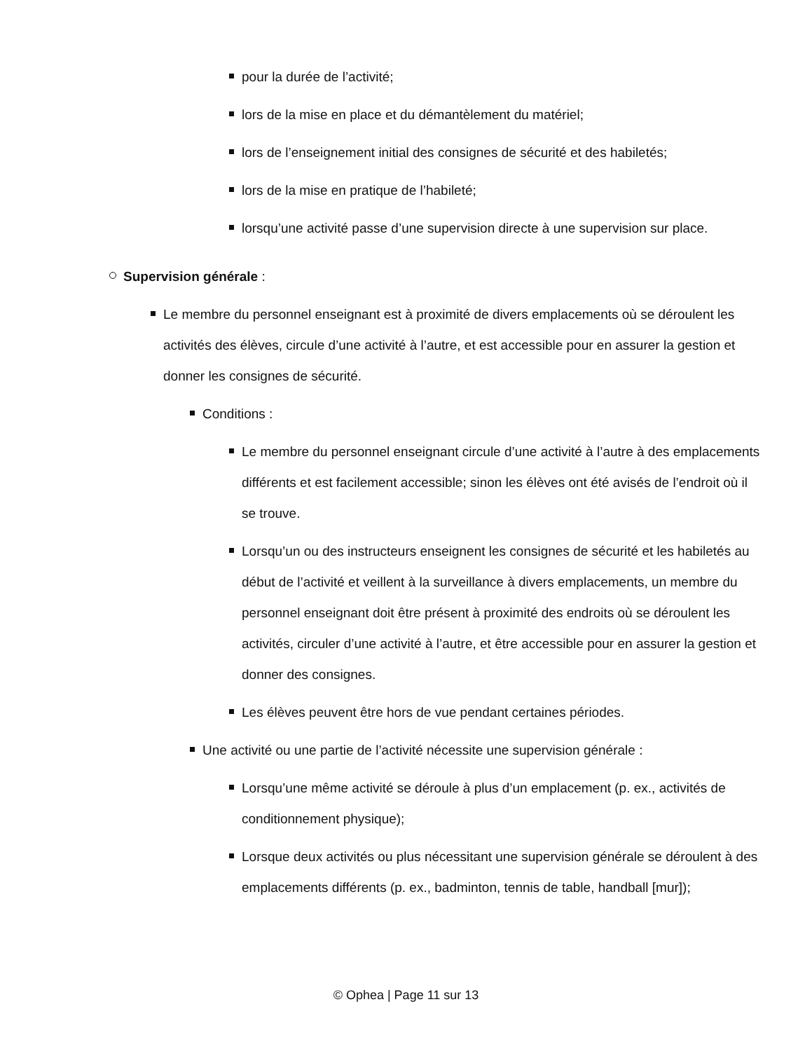pour la durée de l’activité;
lors de la mise en place et du démantèlement du matériel;
lors de l’enseignement initial des consignes de sécurité et des habiletés;
lors de la mise en pratique de l’habileté;
lorsqu’une activité passe d’une supervision directe à une supervision sur place.
Supervision générale :
Le membre du personnel enseignant est à proximité de divers emplacements où se déroulent les activités des élèves, circule d’une activité à l’autre, et est accessible pour en assurer la gestion et donner les consignes de sécurité.
Conditions :
Le membre du personnel enseignant circule d’une activité à l’autre à des emplacements différents et est facilement accessible; sinon les élèves ont été avisés de l’endroit où il se trouve.
Lorsqu’un ou des instructeurs enseignent les consignes de sécurité et les habiletés au début de l’activité et veillent à la surveillance à divers emplacements, un membre du personnel enseignant doit être présent à proximité des endroits où se déroulent les activités, circuler d’une activité à l’autre, et être accessible pour en assurer la gestion et donner des consignes.
Les élèves peuvent être hors de vue pendant certaines périodes.
Une activité ou une partie de l’activité nécessite une supervision générale :
Lorsqu’une même activité se déroule à plus d’un emplacement (p. ex., activités de conditionnement physique);
Lorsque deux activités ou plus nécessitant une supervision générale se déroulent à des emplacements différents (p. ex., badminton, tennis de table, handball [mur]);
© Ophea | Page 11 sur 13